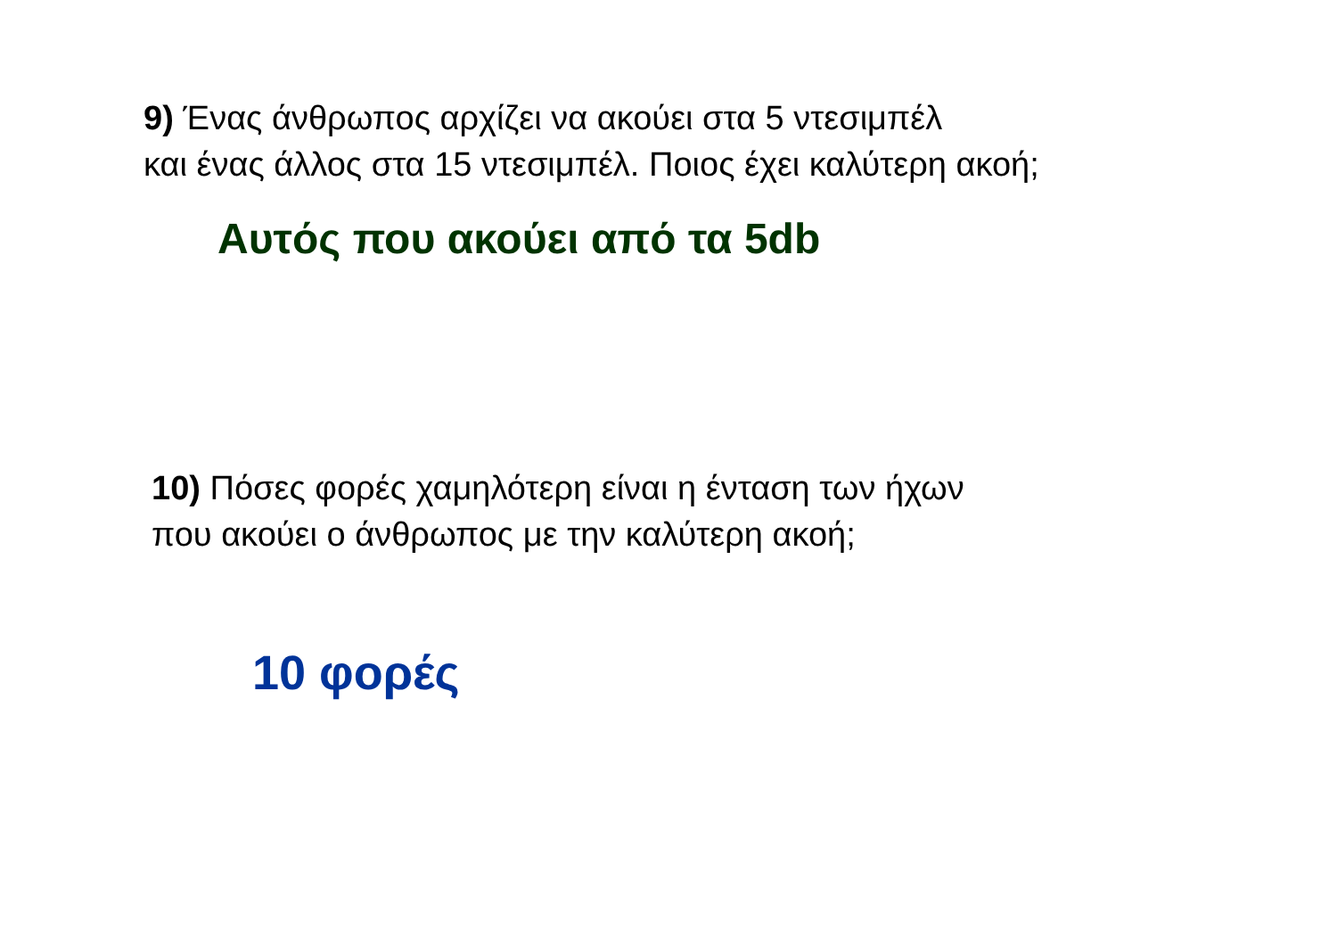9) Ένας άνθρωπος αρχίζει να ακούει στα 5 ντεσιμπέλ
και ένας άλλος στα 15 ντεσιμπέλ. Ποιος έχει καλύτερη ακοή;
Αυτός που ακούει από τα 5db
10) Πόσες φορές χαμηλότερη είναι η ένταση των ήχων
που ακούει ο άνθρωπος με την καλύτερη ακοή;
10 φορές